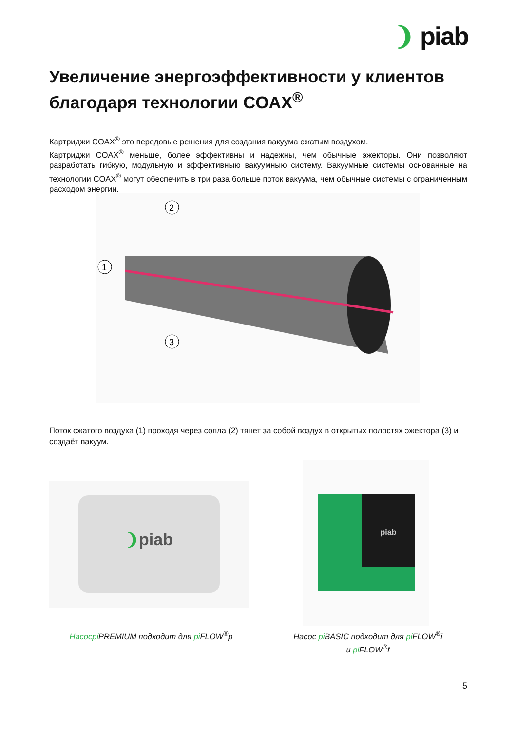❩ piab
Увеличение энергоэффективности у клиентов благодаря технологии COAX<sup>®</sup>
Картриджи COAX<sup>®</sup> это передовые решения для создания вакуума сжатым воздухом.
Картриджи COAX<sup>®</sup> меньше, более эффективны и надежны, чем обычные эжекторы. Они позволяют разработать гибкую, модульную и эффективныю вакуумныю систему. Вакуумные системы основанные на технологии COAX<sup>®</sup> могут обеспечить в три раза больше поток вакуума, чем обычные системы с ограниченным расходом энергии.
2
1
3
Поток сжатого воздуха (1) проходя через сопла (2) тянет за собой воздух в открытых полостях эжектора (3) и создаёт вакуум.
❩piab
piab
Насосpi PREMIUM подходит для pi FLOW<sup>®</sup>p
Насос pi BASIC подходит для pi FLOW<sup>®</sup>i
и pi FLOW<sup>®</sup>f
5